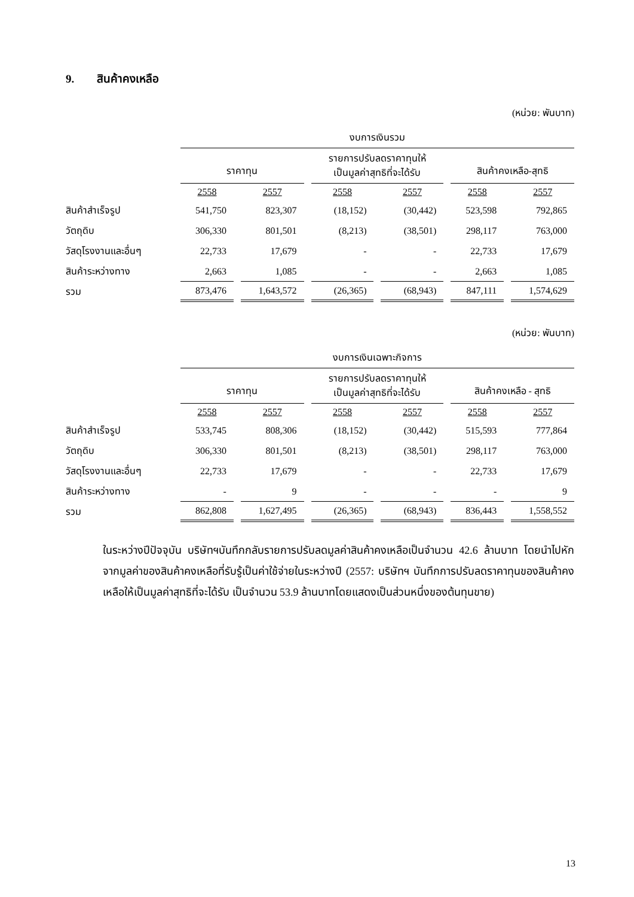9. สินค้าคงเหลือ
(หน่วย: พันบาท)
| | งบการเงินรวม | | | | | |
| | ราคาทุน | | รายการปรับลดราคาทุนให้ เป็นมูลค่าสุทธิที่จะได้รับ | | สินค้าคงเหลือ-สุทธิ | |
| | 2558 | 2557 | 2558 | 2557 | 2558 | 2557 |
| สินค้าสำเร็จรูป | 541,750 | 823,307 | (18,152) | (30,442) | 523,598 | 792,865 |
| วัตถุดิบ | 306,330 | 801,501 | (8,213) | (38,501) | 298,117 | 763,000 |
| วัสดุโรงงานและอื่นๆ | 22,733 | 17,679 | - | - | 22,733 | 17,679 |
| สินค้าระหว่างทาง | 2,663 | 1,085 | - | - | 2,663 | 1,085 |
| รวม | 873,476 | 1,643,572 | (26,365) | (68,943) | 847,111 | 1,574,629 |
(หน่วย: พันบาท)
| | งบการเงินเฉพาะกิจการ | | | | | |
| | ราคาทุน | | รายการปรับลดราคาทุนให้ เป็นมูลค่าสุทธิที่จะได้รับ | | สินค้าคงเหลือ - สุทธิ | |
| | 2558 | 2557 | 2558 | 2557 | 2558 | 2557 |
| สินค้าสำเร็จรูป | 533,745 | 808,306 | (18,152) | (30,442) | 515,593 | 777,864 |
| วัตถุดิบ | 306,330 | 801,501 | (8,213) | (38,501) | 298,117 | 763,000 |
| วัสดุโรงงานและอื่นๆ | 22,733 | 17,679 | - | - | 22,733 | 17,679 |
| สินค้าระหว่างทาง | - | 9 | - | - | - | 9 |
| รวม | 862,808 | 1,627,495 | (26,365) | (68,943) | 836,443 | 1,558,552 |
ในระหว่างปีปัจจุบัน บริษัทฯบันทึกกลับรายการปรับลดมูลค่าสินค้าคงเหลือเป็นจำนวน 42.6 ล้านบาท โดยนำไปหักจากมูลค่าของสินค้าคงเหลือที่รับรู้เป็นค่าใช้จ่ายในระหว่างปี (2557: บริษัทฯ บันทึกการปรับลดราคาทุนของสินค้าคงเหลือให้เป็นมูลค่าสุทธิที่จะได้รับ เป็นจำนวน 53.9 ล้านบาทโดยแสดงเป็นส่วนหนึ่งของต้นทุนขาย)
13